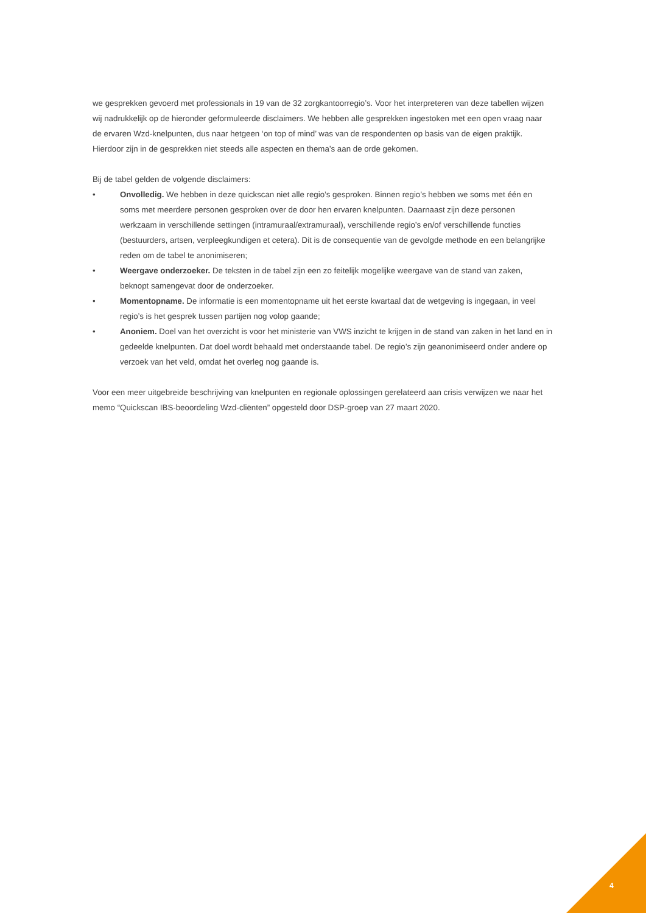we gesprekken gevoerd met professionals in 19 van de 32 zorgkantoorregio’s. Voor het interpreteren van deze tabellen wijzen wij nadrukkelijk op de hieronder geformuleerde disclaimers. We hebben alle gesprekken ingestoken met een open vraag naar de ervaren Wzd-knelpunten, dus naar hetgeen ‘on top of mind’ was van de respondenten op basis van de eigen praktijk. Hierdoor zijn in de gesprekken niet steeds alle aspecten en thema’s aan de orde gekomen.
Bij de tabel gelden de volgende disclaimers:
• Onvolledig. We hebben in deze quickscan niet alle regio’s gesproken. Binnen regio’s hebben we soms met één en soms met meerdere personen gesproken over de door hen ervaren knelpunten. Daarnaast zijn deze personen werkzaam in verschillende settingen (intramuraal/extramuraal), verschillende regio’s en/of verschillende functies (bestuurders, artsen, verpleegkundigen et cetera). Dit is de consequentie van de gevolgde methode en een belangrijke reden om de tabel te anonimiseren;
• Weergave onderzoeker. De teksten in de tabel zijn een zo feitelijk mogelijke weergave van de stand van zaken, beknopt samengevat door de onderzoeker.
• Momentopname. De informatie is een momentopname uit het eerste kwartaal dat de wetgeving is ingegaan, in veel regio’s is het gesprek tussen partijen nog volop gaande;
• Anoniem. Doel van het overzicht is voor het ministerie van VWS inzicht te krijgen in de stand van zaken in het land en in gedeelde knelpunten. Dat doel wordt behaald met onderstaande tabel. De regio’s zijn geanonimiseerd onder andere op verzoek van het veld, omdat het overleg nog gaande is.
Voor een meer uitgebreide beschrijving van knelpunten en regionale oplossingen gerelateerd aan crisis verwijzen we naar het memo “Quickscan IBS-beoordeling Wzd-cliënten” opgesteld door DSP-groep van 27 maart 2020.
4